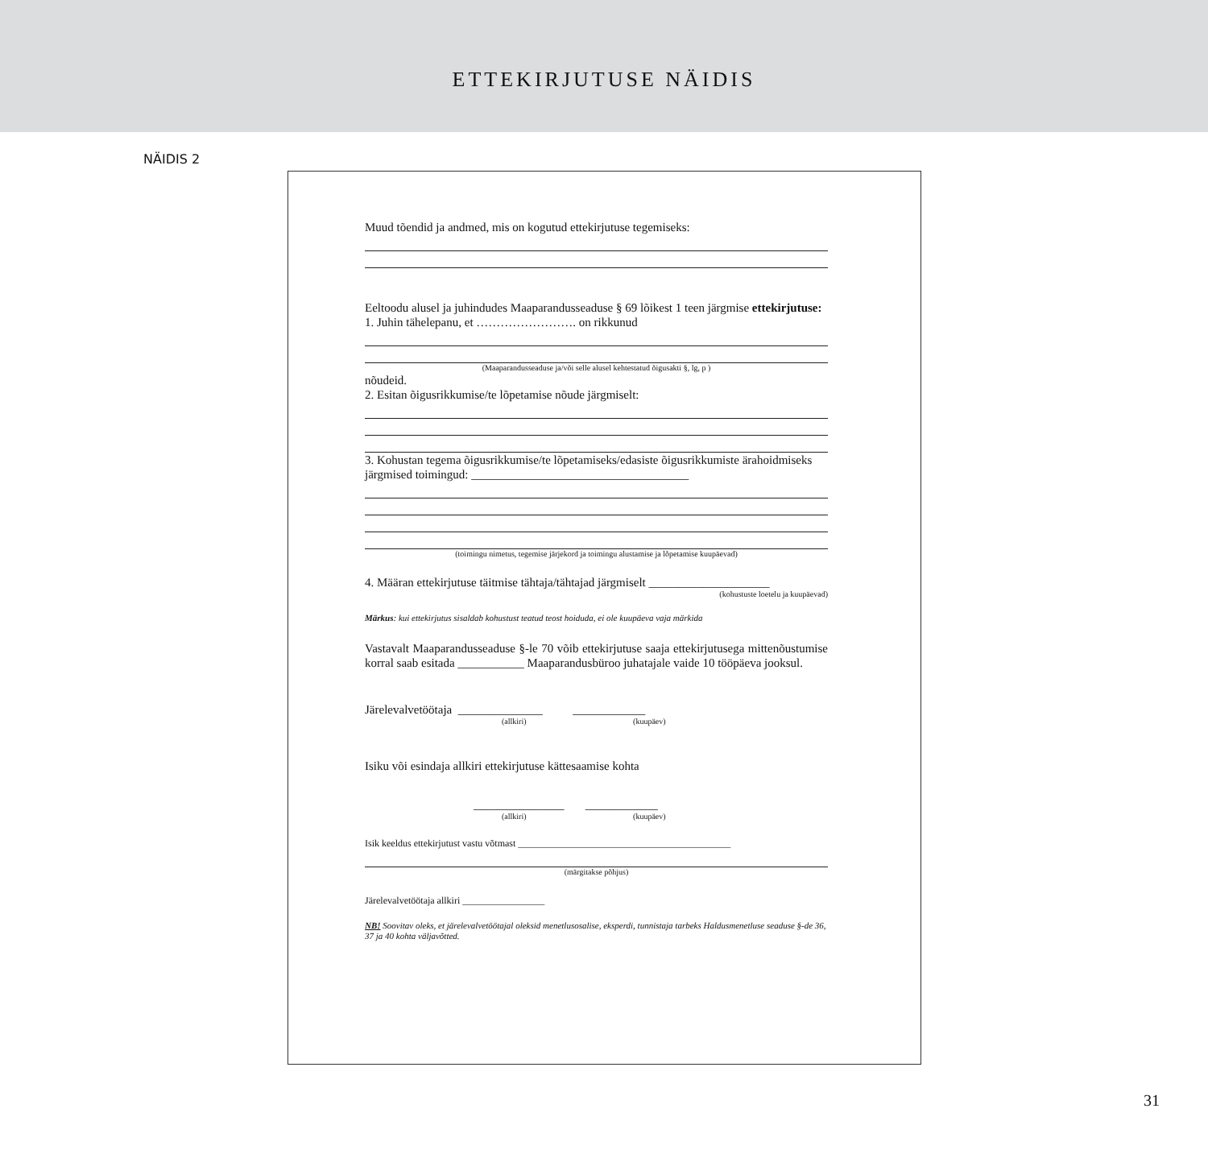ETTEKIRJUTUSE NÄIDIS
NÄIDIS 2
Muud tõendid ja andmed, mis on kogutud ettekirjutuse tegemiseks:
Eeltoodu alusel ja juhindudes Maaparandusseaduse § 69 lõikest 1 teen järgmise ettekirjutuse:
1. Juhin tähelepanu, et ……………………. on rikkunud
(Maaparandusseaduse ja/või selle alusel kehtestatud õigusakti §, lg, p )
nõudeid.
2. Esitan õigusrikkumise/te lõpetamise nõude järgmiselt:
3. Kohustan tegema õigusrikkumise/te lõpetamiseks/edasiste õigusrikkumiste ärahoidmiseks järgmised toimingud: ____________________________________
(toimingu nimetus, tegemise järjekord ja toimingu alustamise ja lõpetamise kuupäevad)
4. Määran ettekirjutuse täitmise tähtaja/tähtajad järgmiselt ____________________
(kohustuste loetelu ja kuupäevad)
Märkus: kui ettekirjutus sisaldab kohustust teatud teost hoiduda, ei ole kuupäeva vaja märkida
Vastavalt Maaparandusseaduse §-le 70 võib ettekirjutuse saaja ettekirjutusega mittenõustumise korral saab esitada ___________ Maaparandusbüroo juhatajale vaide 10 tööpäeva jooksul.
Järelevalvetöötaja ______________ ____________
(allkiri) (kuupäev)
Isiku või esindaja allkiri ettekirjutuse kättesaamise kohta
_______________ ____________
(allkiri) (kuupäev)
Isik keeldus ettekirjutust vastu võtmast ____________________________________________
(märgitakse põhjus)
Järelevalvetöötaja allkiri _________________
NB! Soovitav oleks, et järelevalvetöötajal oleksid menetlusosalise, eksperdi, tunnistaja tarbeks Haldusmenetluse seaduse §-de 36, 37 ja 40 kohta väljavõtted.
31